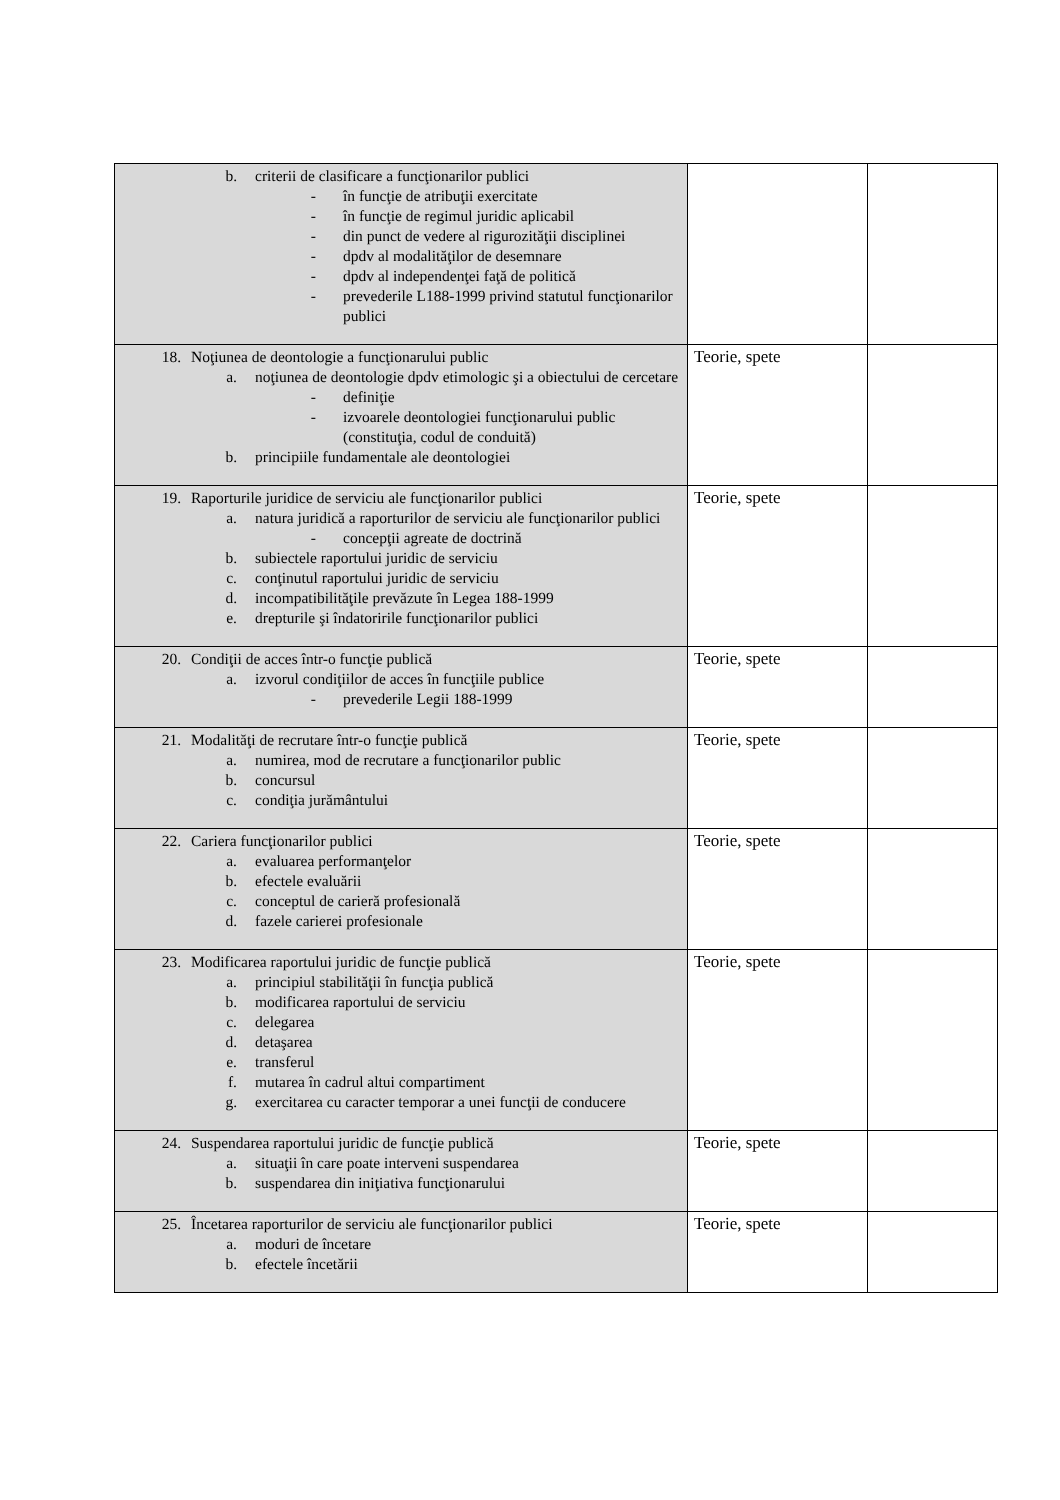| b. criterii de clasificare a funcţionarilor publici - în funcţie de atribuţii exercitate - în funcţie de regimul juridic aplicabil - din punct de vedere al rigurozităţii disciplinei - dpdv al modalităţilor de desemnare - dpdv al independenţei faţă de politică - prevederile L188-1999 privind statutul funcţionarilor publici | | |
| 18. Noţiunea de deontologie a funcţionarului public a. noţiunea de deontologie dpdv etimologic şi a obiectului de cercetare - definiţie - izvoarele deontologiei funcţionarului public (constituţia, codul de conduită) b. principiile fundamentale ale deontologiei | Teorie, spete | |
| 19. Raporturile juridice de serviciu ale funcţionarilor publici a. natura juridică a raporturilor de serviciu ale funcţionarilor publici - concepţii agreate de doctrină b. subiectele raportului juridic de serviciu c. conţinutul raportului juridic de serviciu d. incompatibilităţile prevăzute în Legea 188-1999 e. drepturile şi îndatoririle funcţionarilor publici | Teorie, spete | |
| 20. Condiţii de acces într-o funcţie publică a. izvorul condiţiilor de acces în funcţiile publice - prevederile Legii 188-1999 | Teorie, spete | |
| 21. Modalităţi de recrutare într-o funcţie publică a. numirea, mod de recrutare a funcţionarilor public b. concursul c. condiţia jurământului | Teorie, spete | |
| 22. Cariera funcţionarilor publici a. evaluarea performanţelor b. efectele evaluării c. conceptul de carieră profesională d. fazele carierei profesionale | Teorie, spete | |
| 23. Modificarea raportului juridic de funcţie publică a. principiul stabilităţii în funcţia publică b. modificarea raportului de serviciu c. delegarea d. detaşarea e. transferul f. mutarea în cadrul altui compartiment g. exercitarea cu caracter temporar a unei funcţii de conducere | Teorie, spete | |
| 24. Suspendarea raportului juridic de funcţie publică a. situaţii în care poate interveni suspendarea b. suspendarea din iniţiativa funcţionarului | Teorie, spete | |
| 25. Încetarea raporturilor de serviciu ale funcţionarilor publici a. moduri de încetare b. efectele încetării | Teorie, spete | |